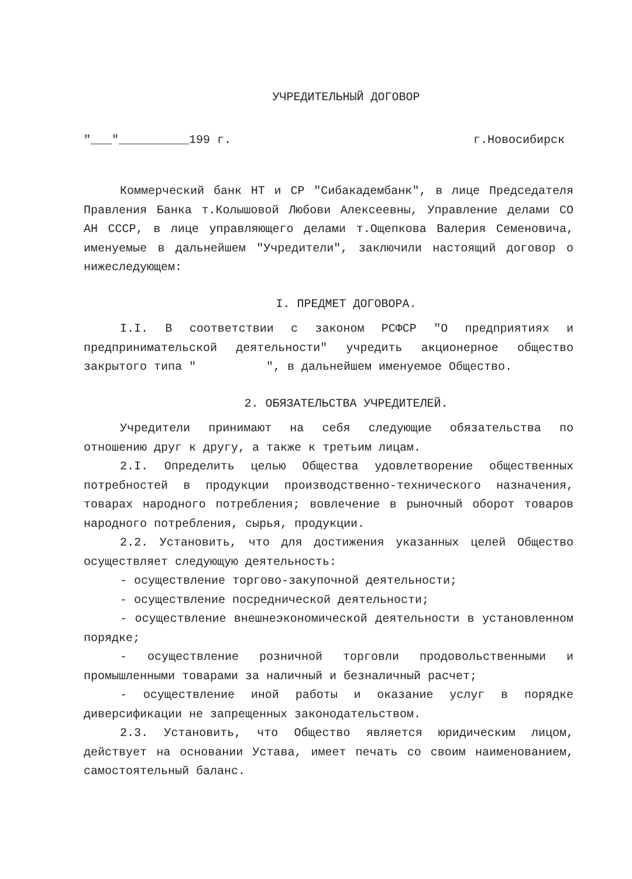УЧРЕДИТЕЛЬНЫЙ ДОГОВОР
"___"__________199 г. г.Новосибирск
Коммерческий банк НТ и СР "Сибакадембанк", в лице Председателя Правления Банка т.Колышовой Любови Алексеевны, Управление делами СО АН СССР, в лице управляющего делами т.Ощепкова Валерия Семеновича, именуемые в дальнейшем "Учредители", заключили настоящий договор о нижеследующем:
I. ПРЕДМЕТ ДОГОВОРА.
I.I. В соответствии с законом РСФСР "О предприятиях и предпринимательской деятельности" учредить акционерное общество закрытого типа " ", в дальнейшем именуемое Общество.
2. ОБЯЗАТЕЛЬСТВА УЧРЕДИТЕЛЕЙ.
Учредители принимают на себя следующие обязательства по отношению друг к другу, а также к третьим лицам.
2.I. Определить целью Общества удовлетворение общественных потребностей в продукции производственно-технического назначения, товарах народного потребления; вовлечение в рыночный оборот товаров народного потребления, сырья, продукции.
2.2. Установить, что для достижения указанных целей Общество осуществляет следующую деятельность:
- осуществление торгово-закупочной деятельности;
- осуществление посреднической деятельности;
- осуществление внешнеэкономической деятельности в установленном порядке;
- осуществление розничной торговли продовольственными и промышленными товарами за наличный и безналичный расчет;
- осуществление иной работы и оказание услуг в порядке диверсификации не запрещенных законодательством.
2.3. Установить, что Общество является юридическим лицом, действует на основании Устава, имеет печать со своим наименованием, самостоятельный баланс.